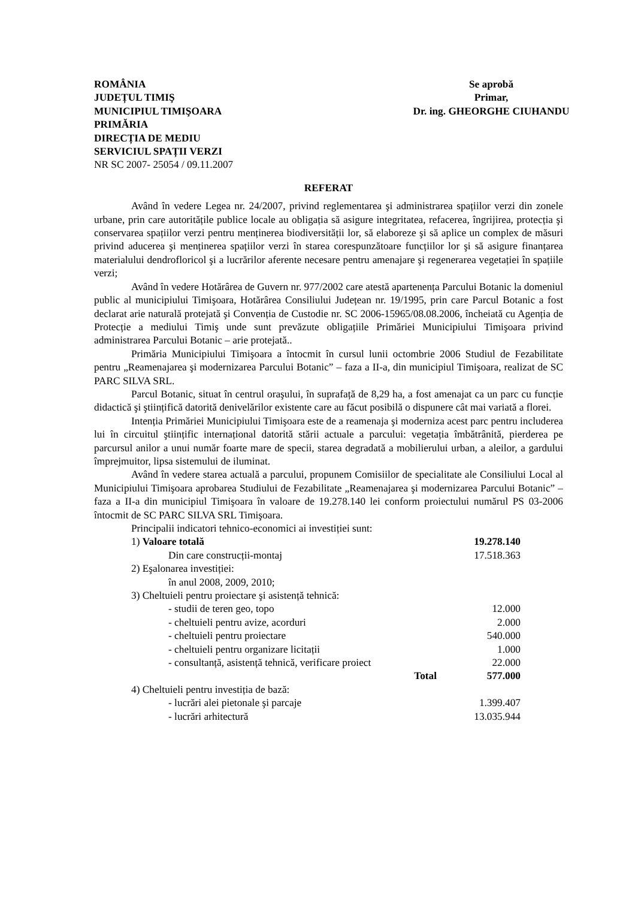ROMÂNIA
JUDEȚUL TIMIŞ
MUNICIPIUL TIMIŞOARA
PRIMĂRIA
DIRECȚIA DE MEDIU
SERVICIUL SPAȚII VERZI
NR SC 2007- 25054 / 09.11.2007
Se aprobă
Primar,
Dr. ing. GHEORGHE CIUHANDU
REFERAT
Având în vedere Legea nr. 24/2007, privind reglementarea şi administrarea spațiilor verzi din zonele urbane, prin care autoritățile publice locale au obligația să asigure integritatea, refacerea, îngrijirea, protecția şi conservarea spațiilor verzi pentru menținerea biodiversității lor, să elaboreze şi să aplice un complex de măsuri privind aducerea şi menținerea spațiilor verzi în starea corespunzătoare funcțiilor lor şi să asigure finanțarea materialului dendrofloricol şi a lucrărilor aferente necesare pentru amenajare şi regenerarea vegetației în spațiile verzi;
Având în vedere Hotărârea de Guvern nr. 977/2002 care atestă apartenența Parcului Botanic la domeniul public al municipiului Timişoara, Hotărârea Consiliului Județean nr. 19/1995, prin care Parcul Botanic a fost declarat arie naturală protejată şi Convenția de Custodie nr. SC 2006-15965/08.08.2006, încheiată cu Agenția de Protecție a mediului Timiş unde sunt prevăzute obligațiile Primăriei Municipiului Timişoara privind administrarea Parcului Botanic – arie protejată..
Primăria Municipiului Timişoara a întocmit în cursul lunii octombrie 2006 Studiul de Fezabilitate pentru „Reamenajarea şi modernizarea Parcului Botanic” – faza a II-a, din municipiul Timişoara, realizat de SC PARC SILVA SRL.
Parcul Botanic, situat în centrul oraşului, în suprafață de 8,29 ha, a fost amenajat ca un parc cu funcție didactică şi ştiințifică datorită denivelărilor existente care au făcut posibilă o dispunere cât mai variată a florei.
Intenția Primăriei Municipiului Timişoara este de a reamenaja şi moderniza acest parc pentru includerea lui în circuitul ştiințific internațional datorită stării actuale a parcului: vegetația îmbătrânită, pierderea pe parcursul anilor a unui număr foarte mare de specii, starea degradată a mobilierului urban, a aleilor, a gardului împrejmuitor, lipsa sistemului de iluminat.
Având în vedere starea actuală a parcului, propunem Comisiilor de specialitate ale Consiliului Local al Municipiului Timişoara aprobarea Studiului de Fezabilitate „Reamenajarea şi modernizarea Parcului Botanic” – faza a II-a din municipiul Timişoara în valoare de 19.278.140 lei conform proiectului numărul PS 03-2006 întocmit de SC PARC SILVA SRL Timişoara.
Principalii indicatori tehnico-economici ai investiției sunt:
1) Valoare totală 19.278.140
Din care construcții-montaj 17.518.363
2) Eşalonarea investiției:
în anul 2008, 2009, 2010;
3) Cheltuieli pentru proiectare şi asistență tehnică:
- studii de teren geo, topo 12.000
- cheltuieli pentru avize, acorduri 2.000
- cheltuieli pentru proiectare 540.000
- cheltuieli pentru organizare licitații 1.000
- consultanță, asistență tehnică, verificare proiect 22.000
Total 577.000
4) Cheltuieli pentru investiția de bază:
- lucrări alei pietonale şi parcaje 1.399.407
- lucrări arhitectură 13.035.944